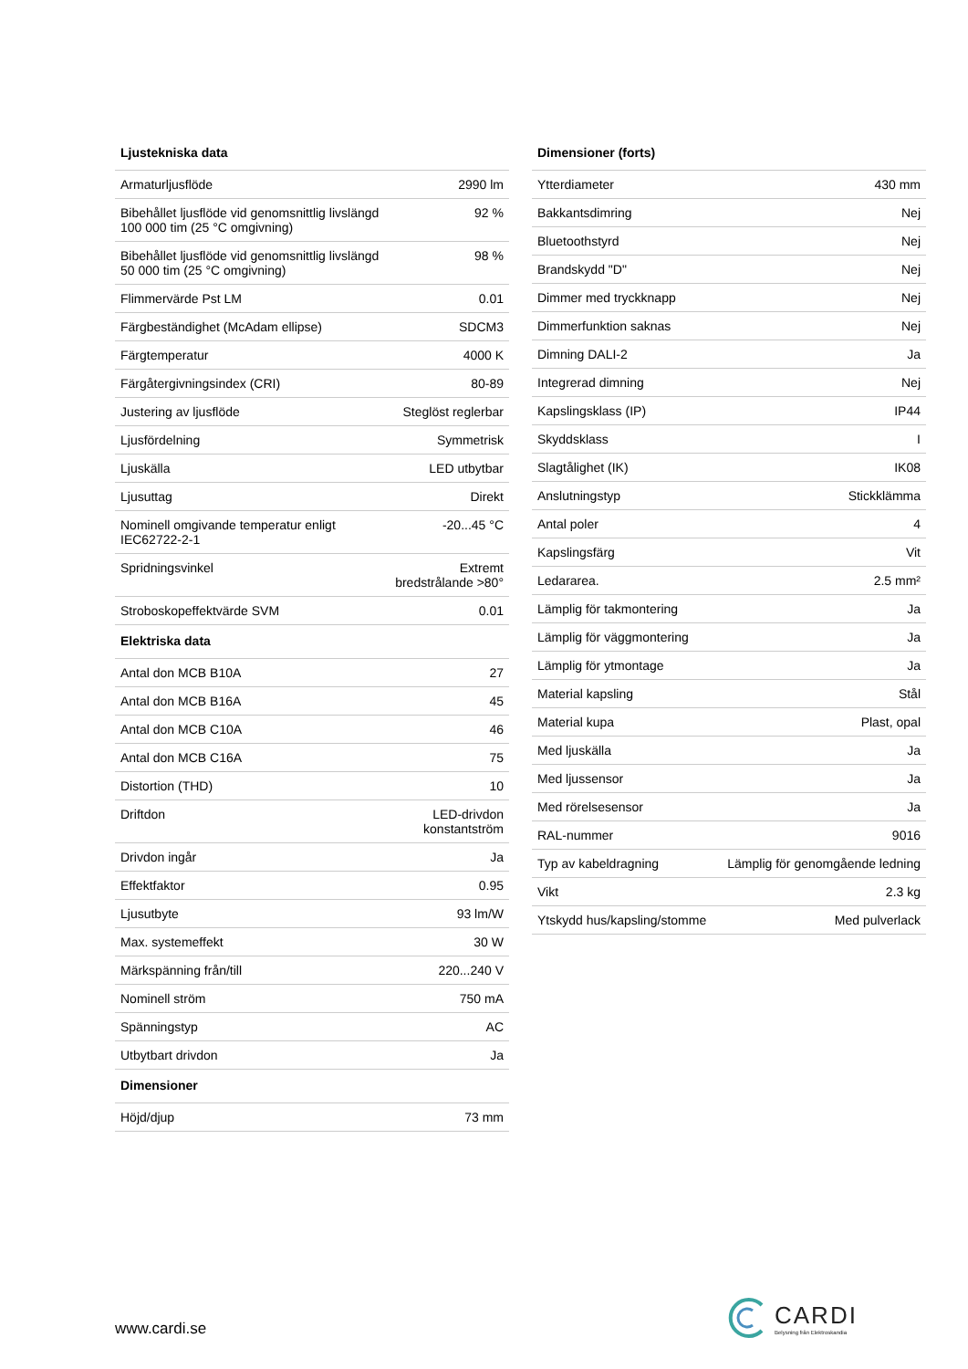| Ljustekniska data | |
| --- | --- |
| Armaturljusflöde | 2990 lm |
| Bibehållet ljusflöde vid genomsnittlig livslängd 100 000 tim (25 °C omgivning) | 92 % |
| Bibehållet ljusflöde vid genomsnittlig livslängd 50 000 tim (25 °C omgivning) | 98 % |
| Flimmervärde Pst LM | 0.01 |
| Färgbeständighet (McAdam ellipse) | SDCM3 |
| Färgtemperatur | 4000 K |
| Färgåtergivningsindex (CRI) | 80-89 |
| Justering av ljusflöde | Steglöst reglerbar |
| Ljusfördelning | Symmetrisk |
| Ljuskälla | LED utbytbar |
| Ljusuttag | Direkt |
| Nominell omgivande temperatur enligt IEC62722-2-1 | -20...45 °C |
| Spridningsvinkel | Extremt bredstrålande >80° |
| Stroboskopeffektvärde SVM | 0.01 |
| Elektriska data | |
| Antal don MCB B10A | 27 |
| Antal don MCB B16A | 45 |
| Antal don MCB C10A | 46 |
| Antal don MCB C16A | 75 |
| Distortion (THD) | 10 |
| Driftdon | LED-drivdon konstantström |
| Drivdon ingår | Ja |
| Effektfaktor | 0.95 |
| Ljusutbyte | 93 lm/W |
| Max. systemeffekt | 30 W |
| Märkspänning från/till | 220...240 V |
| Nominell ström | 750 mA |
| Spänningstyp | AC |
| Utbytbart drivdon | Ja |
| Dimensioner | |
| Höjd/djup | 73 mm |
| Dimensioner (forts) | |
| --- | --- |
| Ytterdiameter | 430 mm |
| Bakkantsdimring | Nej |
| Bluetoothstyrd | Nej |
| Brandskydd "D" | Nej |
| Dimmer med tryckknapp | Nej |
| Dimmerfunktion saknas | Nej |
| Dimning DALI-2 | Ja |
| Integrerad dimning | Nej |
| Kapslingsklass (IP) | IP44 |
| Skyddsklass | I |
| Slagtålighet (IK) | IK08 |
| Anslutningstyp | Stickklämma |
| Antal poler | 4 |
| Kapslingsfärg | Vit |
| Ledararea. | 2.5 mm² |
| Lämplig för takmontering | Ja |
| Lämplig för väggmontering | Ja |
| Lämplig för ytmontage | Ja |
| Material kapsling | Stål |
| Material kupa | Plast, opal |
| Med ljuskälla | Ja |
| Med ljussensor | Ja |
| Med rörelsesensor | Ja |
| RAL-nummer | 9016 |
| Typ av kabeldragning | Lämplig för genomgående ledning |
| Vikt | 2.3 kg |
| Ytskydd hus/kapsling/stomme | Med pulverlack |
www.cardi.se
CARDI
Belysning från Elektroskandia